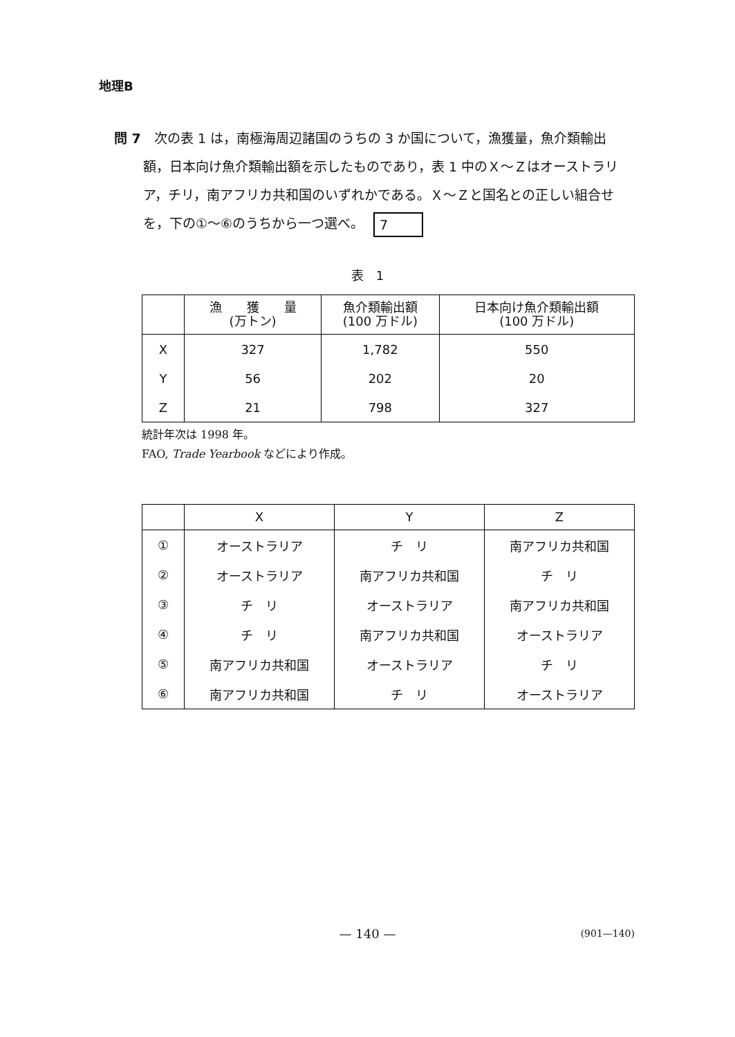地理B
問 7　次の表 1 は，南極海周辺諸国のうちの 3 か国について，漁獲量，魚介類輸出額，日本向け魚介類輸出額を示したものであり，表 1 中のＸ～Ｚはオーストラリア，チリ，南アフリカ共和国のいずれかである。Ｘ～Ｚと国名との正しい組合せを，下の①～⑥のうちから一つ選べ。 7
表　1
| | 漁 獲 量 (万トン) | 魚介類輸出額 (100 万ドル) | 日本向け魚介類輸出額 (100 万ドル) |
| --- | --- | --- | --- |
| X | 327 | 1,782 | 550 |
| Y | 56 | 202 | 20 |
| Z | 21 | 798 | 327 |
統計年次は 1998 年。
FAO, Trade Yearbook などにより作成。
| | X | Y | Z |
| --- | --- | --- | --- |
| ① | オーストラリア | チ リ | 南アフリカ共和国 |
| ② | オーストラリア | 南アフリカ共和国 | チ リ |
| ③ | チ リ | オーストラリア | 南アフリカ共和国 |
| ④ | チ リ | 南アフリカ共和国 | オーストラリア |
| ⑤ | 南アフリカ共和国 | オーストラリア | チ リ |
| ⑥ | 南アフリカ共和国 | チ リ | オーストラリア |
— 140 —
(901—140)